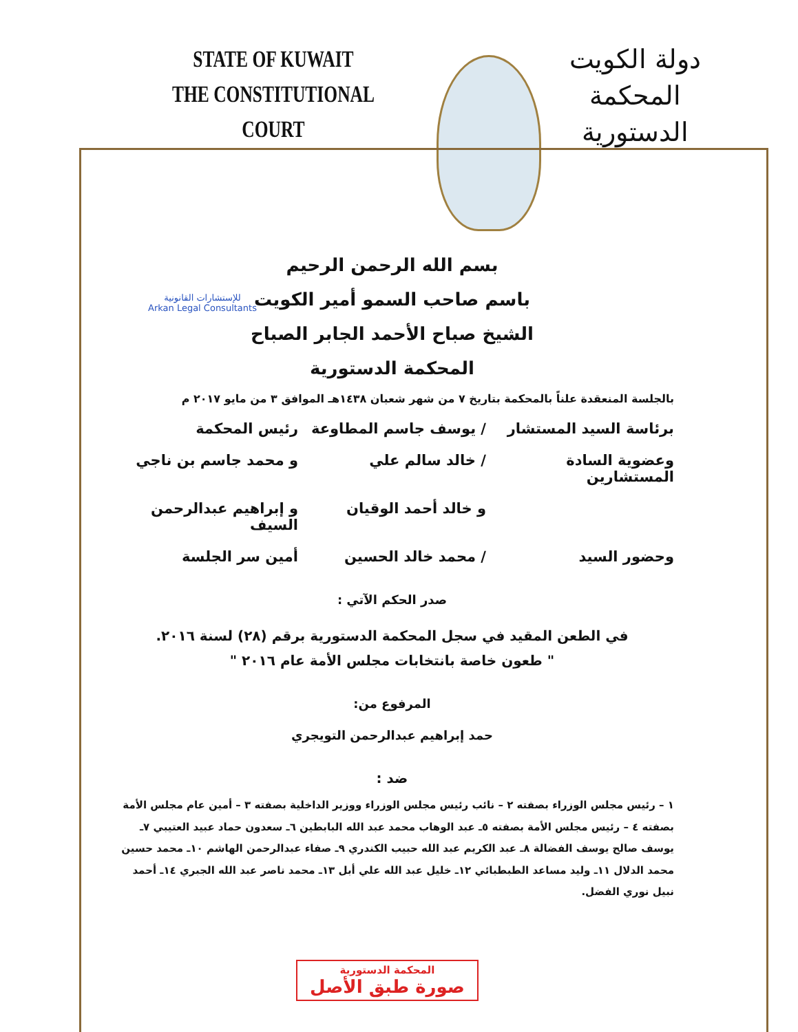STATE OF KUWAIT
THE CONSTITUTIONAL COURT
دولة الكويت
المحكمة الدستورية
للإستشارات القانونية
Arkan Legal Consultants
بسم الله الرحمن الرحيم
باسم صاحب السمو أمير الكويت
الشيخ صباح الأحمد الجابر الصباح
المحكمة الدستورية
بالجلسة المنعقدة علناً بالمحكمة بتاريخ ٧ من شهر شعبان ١٤٣٨هـ الموافق ٣ من مايو ٢٠١٧ م
برئاسة السيد المستشار / يوسف جاسم المطاوعة رئيس المحكمة
وعضوية السادة المستشارين / خالد سالم علي و محمد جاسم بن ناجي
و خالد أحمد الوقيان و إبراهيم عبدالرحمن السيف
وحضور السيد / محمد خالد الحسين أمين سر الجلسة
صدر الحكم الآتي :
في الطعن المقيد في سجل المحكمة الدستورية برقم (٢٨) لسنة ٢٠١٦.
" طعون خاصة بانتخابات مجلس الأمة عام ٢٠١٦ "
المرفوع من:
حمد إبراهيم عبدالرحمن التويجري
ضد :
١ – رئيس مجلس الوزراء بصفته ٢ – نائب رئيس مجلس الوزراء ووزير الداخلية بصفته ٣ – أمين عام مجلس الأمة بصفته ٤ – رئيس مجلس الأمة بصفته ٥ـ عبد الوهاب محمد عبد الله البابطين ٦ـ سعدون حماد عبيد العتيبي ٧ـ يوسف صالح يوسف الفضالة ٨ـ عبد الكريم عبد الله حبيب الكندري ٩ـ صفاء عبدالرحمن الهاشم ١٠ـ محمد حسين محمد الدلال ١١ـ وليد مساعد الطبطبائي ١٢ـ خليل عبد الله علي أبل ١٣ـ محمد ناصر عبد الله الجبري ١٤ـ أحمد نبيل نوري الفضل.
المحكمة الدستورية
صورة طبق الأصل